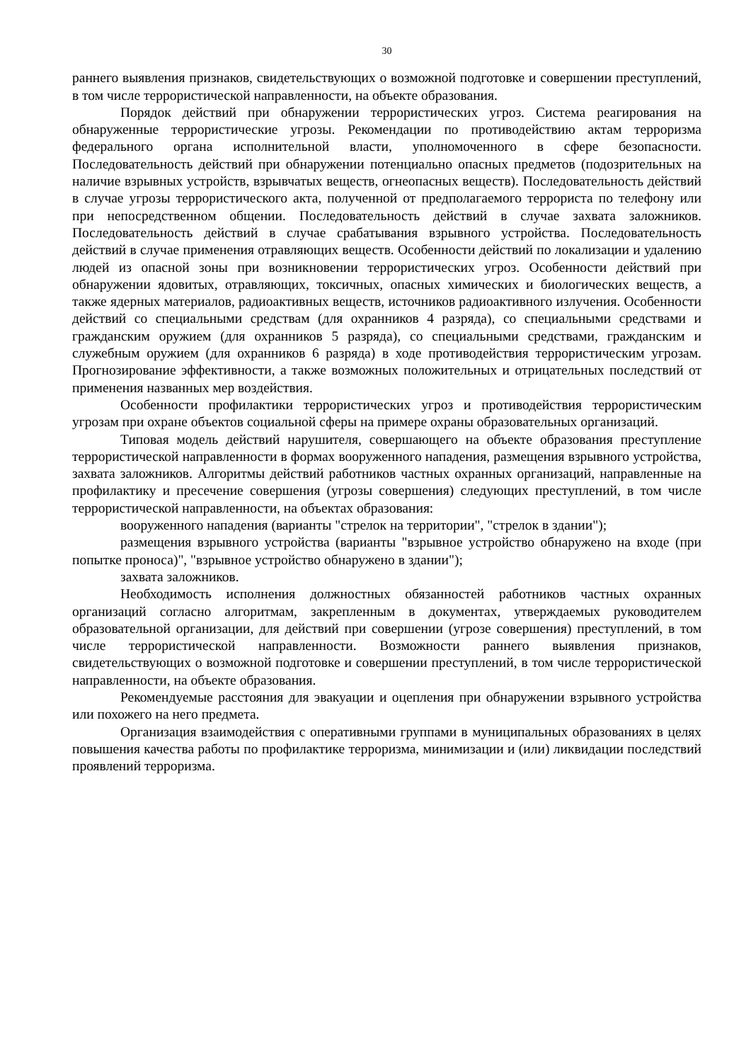30
раннего выявления признаков, свидетельствующих о возможной подготовке и совершении преступлений, в том числе террористической направленности, на объекте образования.
Порядок действий при обнаружении террористических угроз. Система реагирования на обнаруженные террористические угрозы. Рекомендации по противодействию актам терроризма федерального органа исполнительной власти, уполномоченного в сфере безопасности. Последовательность действий при обнаружении потенциально опасных предметов (подозрительных на наличие взрывных устройств, взрывчатых веществ, огнеопасных веществ). Последовательность действий в случае угрозы террористического акта, полученной от предполагаемого террориста по телефону или при непосредственном общении. Последовательность действий в случае захвата заложников. Последовательность действий в случае срабатывания взрывного устройства. Последовательность действий в случае применения отравляющих веществ. Особенности действий по локализации и удалению людей из опасной зоны при возникновении террористических угроз. Особенности действий при обнаружении ядовитых, отравляющих, токсичных, опасных химических и биологических веществ, а также ядерных материалов, радиоактивных веществ, источников радиоактивного излучения. Особенности действий со специальными средствам (для охранников 4 разряда), со специальными средствами и гражданским оружием (для охранников 5 разряда), со специальными средствами, гражданским и служебным оружием (для охранников 6 разряда) в ходе противодействия террористическим угрозам. Прогнозирование эффективности, а также возможных положительных и отрицательных последствий от применения названных мер воздействия.
Особенности профилактики террористических угроз и противодействия террористическим угрозам при охране объектов социальной сферы на примере охраны образовательных организаций.
Типовая модель действий нарушителя, совершающего на объекте образования преступление террористической направленности в формах вооруженного нападения, размещения взрывного устройства, захвата заложников. Алгоритмы действий работников частных охранных организаций, направленные на профилактику и пресечение совершения (угрозы совершения) следующих преступлений, в том числе террористической направленности, на объектах образования:
вооруженного нападения (варианты "стрелок на территории", "стрелок в здании");
размещения взрывного устройства (варианты "взрывное устройство обнаружено на входе (при попытке проноса)", "взрывное устройство обнаружено в здании");
захвата заложников.
Необходимость исполнения должностных обязанностей работников частных охранных организаций согласно алгоритмам, закрепленным в документах, утверждаемых руководителем образовательной организации, для действий при совершении (угрозе совершения) преступлений, в том числе террористической направленности. Возможности раннего выявления признаков, свидетельствующих о возможной подготовке и совершении преступлений, в том числе террористической направленности, на объекте образования.
Рекомендуемые расстояния для эвакуации и оцепления при обнаружении взрывного устройства или похожего на него предмета.
Организация взаимодействия с оперативными группами в муниципальных образованиях в целях повышения качества работы по профилактике терроризма, минимизации и (или) ликвидации последствий проявлений терроризма.